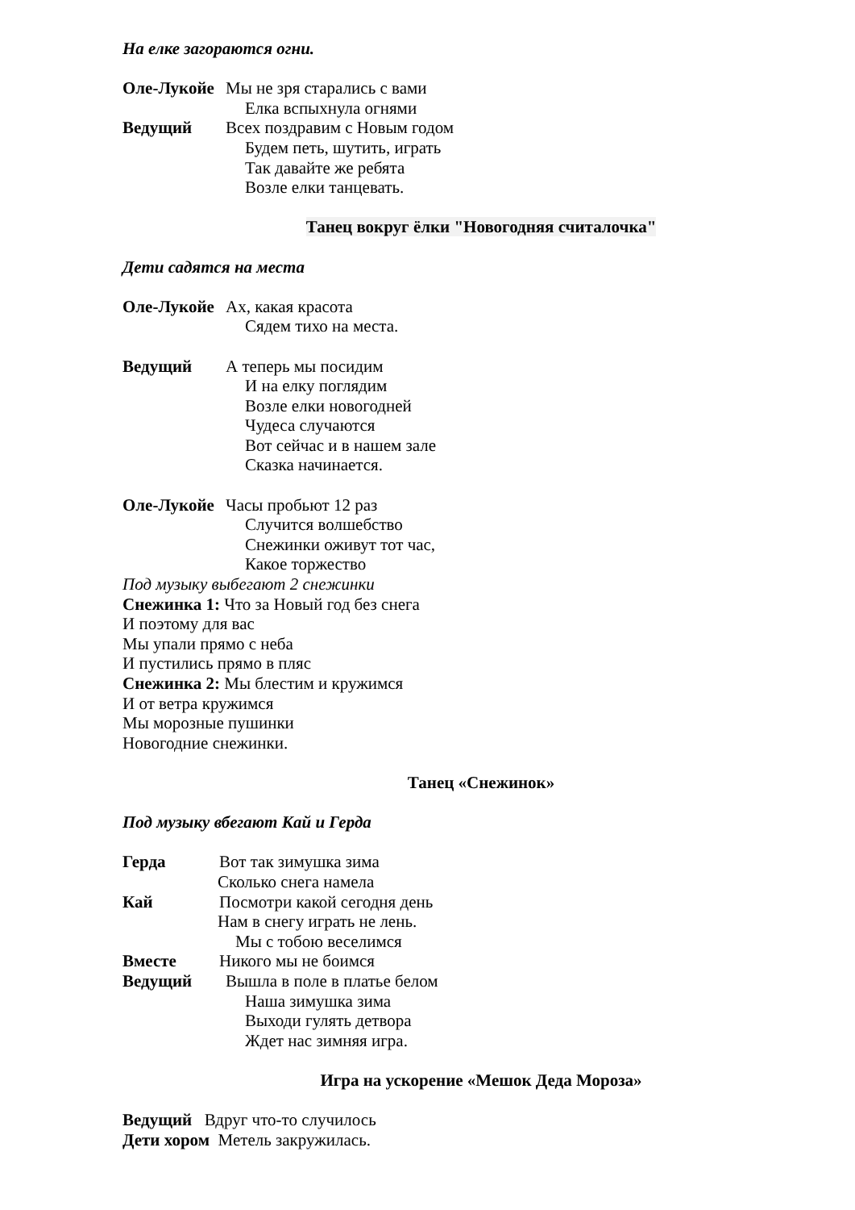На елке загораются огни.
Оле-Лукойе Мы не зря старались с вами
Елка вспыхнула огнями
Ведущий Всех поздравим с Новым годом
Будем петь, шутить, играть
Так давайте же ребята
Возле елки танцевать.
Танец вокруг ёлки "Новогодняя считалочка"
Дети садятся на места
Оле-Лукойе Ах, какая красота
Сядем тихо на места.
Ведущий А теперь мы посидим
И на елку поглядим
Возле елки новогодней
Чудеса случаются
Вот сейчас и в нашем зале
Сказка начинается.
Оле-Лукойе Часы пробьют 12 раз
Случится волшебство
Снежинки оживут тот час,
Какое торжество
Под музыку выбегают 2 снежинки
Снежинка 1: Что за Новый год без снега
И поэтому для вас
Мы упали прямо с неба
И пустились прямо в пляс
Снежинка 2: Мы блестим и кружимся
И от ветра кружимся
Мы морозные пушинки
Новогодние снежинки.
Танец «Снежинок»
Под музыку вбегают Кай и Герда
Герда Вот так зимушка зима
Сколько снега намела
Кай Посмотри какой сегодня день
Нам в снегу играть не лень.
Мы с тобою веселимся
Вместе Никого мы не боимся
Ведущий Вышла в поле в платье белом
Наша зимушка зима
Выходи гулять детвора
Ждет нас зимняя игра.
Игра на ускорение «Мешок Деда Мороза»
Ведущий Вдруг что-то случилось
Дети хором Метель закружилась.